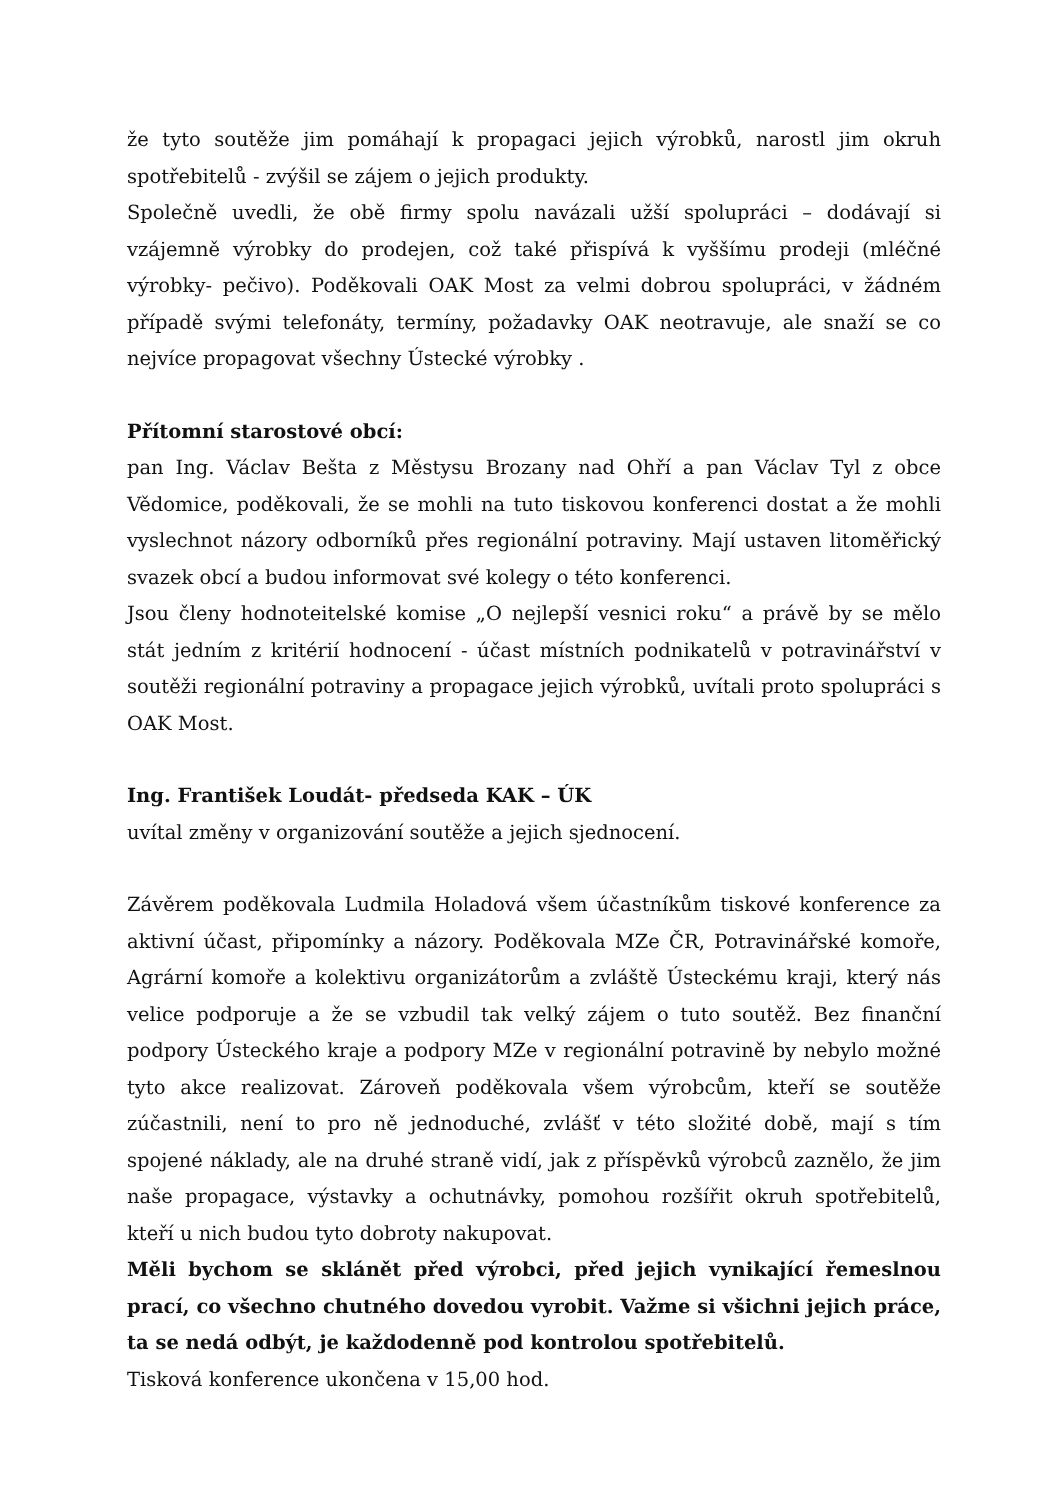že tyto soutěže jim pomáhají k propagaci jejich výrobků, narostl jim okruh spotřebitelů - zvýšil se zájem o jejich produkty.
Společně uvedli, že obě firmy spolu navázali užší spolupráci – dodávají si vzájemně výrobky do prodejen, což také přispívá k vyššímu prodeji (mléčné výrobky- pečivo). Poděkovali OAK Most za velmi dobrou spolupráci, v žádném případě svými telefonáty, termíny, požadavky OAK neotravuje, ale snaží se co nejvíce propagovat všechny Ústecké výrobky .
Přítomní starostové obcí:
pan Ing. Václav Bešta z Městysu Brozany nad Ohří a pan Václav Tyl z obce Vědomice, poděkovali, že se mohli na tuto tiskovou konferenci dostat a že mohli vyslechnot názory odborníků přes regionální potraviny. Mají ustaven litoměřický svazek obcí a budou informovat své kolegy o této konferenci.
Jsou členy hodnoteitelské komise „O nejlepší vesnici roku“ a právě by se mělo stát jedním z kritérií hodnocení - účast místních podnikatelů v potravinářství v soutěži regionální potraviny a propagace jejich výrobků, uvítali proto spolupráci s OAK Most.
Ing. František Loudát- předseda KAK – ÚK
uvítal změny v organizování soutěže a jejich sjednocení.
Závěrem poděkovala Ludmila Holadová všem účastníkům tiskové konference za aktivní účast, připomínky a názory. Poděkovala MZe ČR, Potravinářské komoře, Agrární komoře a kolektivu organizátorům a zvláště Ústeckému kraji, který nás velice podporuje a že se vzbudil tak velký zájem o tuto soutěž. Bez finanční podpory Ústeckého kraje a podpory MZe v regionální potravině by nebylo možné tyto akce realizovat. Zároveň poděkovala všem výrobcům, kteří se soutěže zúčastnili, není to pro ně jednoduché, zvlášť v této složité době, mají s tím spojené náklady, ale na druhé straně vidí, jak z příspěvků výrobců zaznělo, že jim naše propagace, výstavky a ochutnávky, pomohou rozšířit okruh spotřebitelů, kteří u nich budou tyto dobroty nakupovat.
Měli bychom se sklánět před výrobci, před jejich vynikající řemeslnou prací, co všechno chutného dovedou vyrobit. Važme si všichni jejich práce, ta se nedá odbýt, je každodenně pod kontrolou spotřebitelů.
Tisková konference ukončena v 15,00 hod.